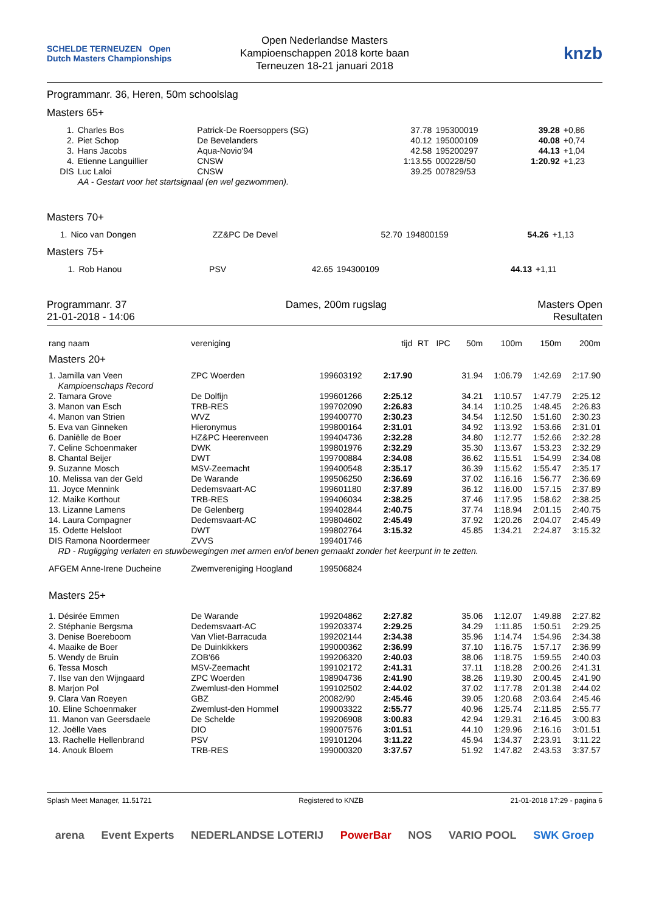SCHELDE TERNEUZEN Open Dutch Masters Championships
Open Nederlandse Masters
Kampioenschappen 2018 korte baan
Terneuzen 18-21 januari 2018
knzb
Programmanr. 36, Heren, 50m schoolslag
Masters 65+
| 1. | Charles Bos | Patrick-De Roersoppers (SG) | 37.78 | 195300019 | 39.28 | +0,86 |
| 2. | Piet Schop | De Bevelanders | 40.12 | 195000109 | 40.08 | +0,74 |
| 3. | Hans Jacobs | Aqua-Novio'94 | 42.58 | 195200297 | 44.13 | +1,04 |
| 4. | Etienne Languillier | CNSW | 1:13.55 | 000228/50 | 1:20.92 | +1,23 |
| DIS | Luc Laloi | CNSW | 39.25 | 007829/53 | | |
| | AA - Gestart voor het startsignaal (en wel gezwommen). | | | | | |
Masters 70+
| 1. | Nico van Dongen | ZZ&PC De Devel | 52.70 | 194800159 | 54.26 | +1,13 |
Masters 75+
| 1. | Rob Hanou | PSV | 42.65 | 194300109 | 44.13 | +1,11 |
Programmanr. 37
21-01-2018 - 14:06
Dames, 200m rugslag Masters Open
Resultaten
| rang naam | vereniging | | tijd | RT | IPC | 50m | 100m | 150m | 200m |
| --- | --- | --- | --- | --- | --- | --- | --- | --- | --- |
| Masters 20+ | | | | | | | | | |
| 1. Jamilla van Veen | ZPC Woerden | 199603192 | 2:17.90 | | | 31.94 | 1:06.79 | 1:42.69 | 2:17.90 |
| Kampioenschaps Record | | | | | | | | | |
| 2. Tamara Grove | De Dolfijn | 199601266 | 2:25.12 | | | 34.21 | 1:10.57 | 1:47.79 | 2:25.12 |
| 3. Manon van Esch | TRB-RES | 199702090 | 2:26.83 | | | 34.14 | 1:10.25 | 1:48.45 | 2:26.83 |
| 4. Manon van Strien | WVZ | 199400770 | 2:30.23 | | | 34.54 | 1:12.50 | 1:51.60 | 2:30.23 |
| 5. Eva van Ginneken | Hieronymus | 199800164 | 2:31.01 | | | 34.92 | 1:13.92 | 1:53.66 | 2:31.01 |
| 6. Daniëlle de Boer | HZ&PC Heerenveen | 199404736 | 2:32.28 | | | 34.80 | 1:12.77 | 1:52.66 | 2:32.28 |
| 7. Celine Schoenmaker | DWK | 199801976 | 2:32.29 | | | 35.30 | 1:13.67 | 1:53.23 | 2:32.29 |
| 8. Chantal Beijer | DWT | 199700884 | 2:34.08 | | | 36.62 | 1:15.51 | 1:54.99 | 2:34.08 |
| 9. Suzanne Mosch | MSV-Zeemacht | 199400548 | 2:35.17 | | | 36.39 | 1:15.62 | 1:55.47 | 2:35.17 |
| 10. Melissa van der Geld | De Warande | 199506250 | 2:36.69 | | | 37.02 | 1:16.16 | 1:56.77 | 2:36.69 |
| 11. Joyce Mennink | Dedemsvaart-AC | 199601180 | 2:37.89 | | | 36.12 | 1:16.00 | 1:57.15 | 2:37.89 |
| 12. Maike Korthout | TRB-RES | 199406034 | 2:38.25 | | | 37.46 | 1:17.95 | 1:58.62 | 2:38.25 |
| 13. Lizanne Lamens | De Gelenberg | 199402844 | 2:40.75 | | | 37.74 | 1:18.94 | 2:01.15 | 2:40.75 |
| 14. Laura Compagner | Dedemsvaart-AC | 199804602 | 2:45.49 | | | 37.92 | 1:20.26 | 2:04.07 | 2:45.49 |
| 15. Odette Helsloot | DWT | 199802764 | 3:15.32 | | | 45.85 | 1:34.21 | 2:24.87 | 3:15.32 |
| DIS Ramona Noordermeer | ZVVS | 199401746 | | | | | | | |
| RD - Rugligging verlaten en stuwbewegingen met armen en/of benen gemaakt zonder het keerpunt in te zetten. | | | | | | | | | |
| AFGEM Anne-Irene Ducheine | Zwemvereniging Hoogland | 199506824 | | | | | | | |
| Masters 25+ | | | | | | | | | |
| 1. Désirée Emmen | De Warande | 199204862 | 2:27.82 | | | 35.06 | 1:12.07 | 1:49.88 | 2:27.82 |
| 2. Stéphanie Bergsma | Dedemsvaart-AC | 199203374 | 2:29.25 | | | 34.29 | 1:11.85 | 1:50.51 | 2:29.25 |
| 3. Denise Boereboom | Van Vliet-Barracuda | 199202144 | 2:34.38 | | | 35.96 | 1:14.74 | 1:54.96 | 2:34.38 |
| 4. Maaike de Boer | De Duinkikkers | 199000362 | 2:36.99 | | | 37.10 | 1:16.75 | 1:57.17 | 2:36.99 |
| 5. Wendy de Bruin | ZOB'66 | 199206320 | 2:40.03 | | | 38.06 | 1:18.75 | 1:59.55 | 2:40.03 |
| 6. Tessa Mosch | MSV-Zeemacht | 199102172 | 2:41.31 | | | 37.11 | 1:18.28 | 2:00.26 | 2:41.31 |
| 7. Ilse van den Wijngaard | ZPC Woerden | 198904736 | 2:41.90 | | | 38.26 | 1:19.30 | 2:00.45 | 2:41.90 |
| 8. Marjon Pol | Zwemlust-den Hommel | 199102502 | 2:44.02 | | | 37.02 | 1:17.78 | 2:01.38 | 2:44.02 |
| 9. Clara Van Roeyen | GBZ | 20082/90 | 2:45.46 | | | 39.05 | 1:20.68 | 2:03.64 | 2:45.46 |
| 10. Eline Schoenmaker | Zwemlust-den Hommel | 199003322 | 2:55.77 | | | 40.96 | 1:25.74 | 2:11.85 | 2:55.77 |
| 11. Manon van Geersdaele | De Schelde | 199206908 | 3:00.83 | | | 42.94 | 1:29.31 | 2:16.45 | 3:00.83 |
| 12. Joëlle Vaes | DIO | 199007576 | 3:01.51 | | | 44.10 | 1:29.96 | 2:16.16 | 3:01.51 |
| 13. Rachelle Hellenbrand | PSV | 199101204 | 3:11.22 | | | 45.94 | 1:34.37 | 2:23.91 | 3:11.22 |
| 14. Anouk Bloem | TRB-RES | 199000320 | 3:37.57 | | | 51.92 | 1:47.82 | 2:43.53 | 3:37.57 |
Splash Meet Manager, 11.51721 Registered to KNZB 21-01-2018 17:29 - pagina 6
arena Event Experts NEDERLANDSE LOTERIJ PowerBar NOS VARIO POOL SWK Groep